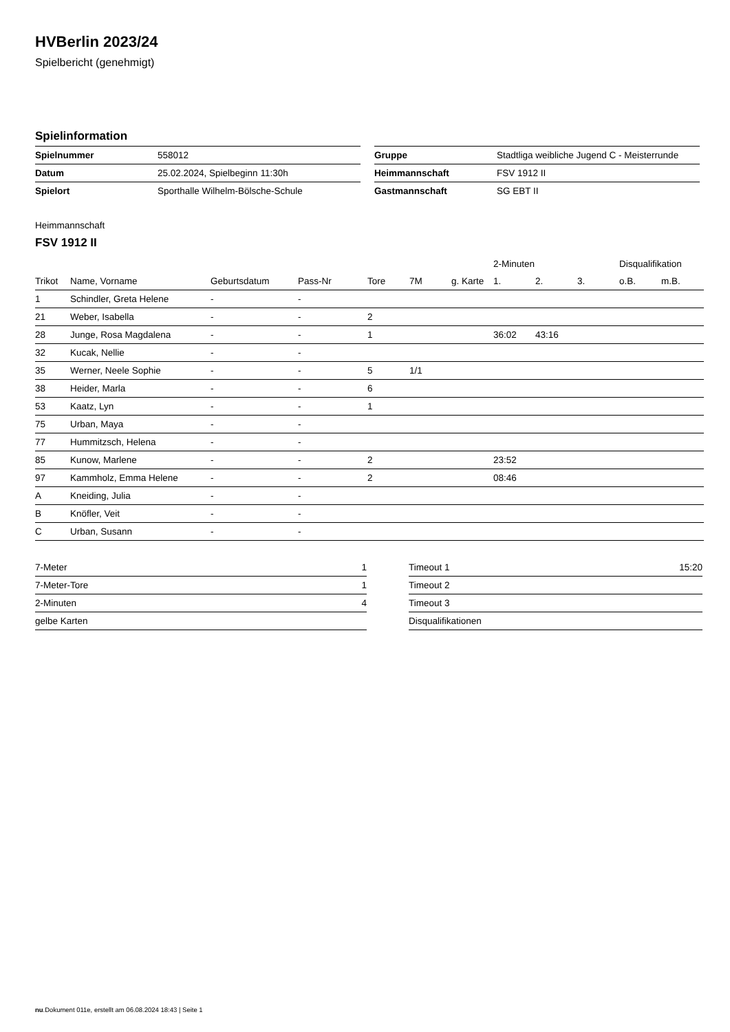HVBerlin 2023/24
Spielbericht (genehmigt)
Spielinformation
| Spielnummer | 558012 |
| Datum | 25.02.2024, Spielbeginn 11:30h |
| Spielort | Sporthalle Wilhelm-Bölsche-Schule |
| Gruppe | Stadtliga weibliche Jugend C - Meisterrunde |
| Heimmannschaft | FSV 1912 II |
| Gastmannschaft | SG EBT II |
Heimmannschaft
FSV 1912 II
| | | | | | | | 2-Minuten | | | Disqualifikation | |
| --- | --- | --- | --- | --- | --- | --- | --- | --- | --- | --- | --- |
| Trikot | Name, Vorname | Geburtsdatum | Pass-Nr | Tore | 7M | g. Karte | 1. | 2. | 3. | o.B. | m.B. |
| 1 | Schindler, Greta Helene | - | - | | | | | | | | |
| 21 | Weber, Isabella | - | - | 2 | | | | | | | |
| 28 | Junge, Rosa Magdalena | - | - | 1 | | | 36:02 | 43:16 | | | |
| 32 | Kucak, Nellie | - | - | | | | | | | | |
| 35 | Werner, Neele Sophie | - | - | 5 | 1/1 | | | | | | |
| 38 | Heider, Marla | - | - | 6 | | | | | | | |
| 53 | Kaatz, Lyn | - | - | 1 | | | | | | | |
| 75 | Urban, Maya | - | - | | | | | | | | |
| 77 | Hummitzsch, Helena | - | - | | | | | | | | |
| 85 | Kunow, Marlene | - | - | 2 | | | 23:52 | | | | |
| 97 | Kammholz, Emma Helene | - | - | 2 | | | 08:46 | | | | |
| A | Kneiding, Julia | - | - | | | | | | | | |
| B | Knöfler, Veit | - | - | | | | | | | | |
| C | Urban, Susann | - | - | | | | | | | | |
| 7-Meter | 1 |
| 7-Meter-Tore | 1 |
| 2-Minuten | 4 |
| gelbe Karten | |
| Timeout 1 | 15:20 |
| Timeout 2 | |
| Timeout 3 | |
| Disqualifikationen | |
nu.Dokument 011e, erstellt am 06.08.2024 18:43 | Seite 1